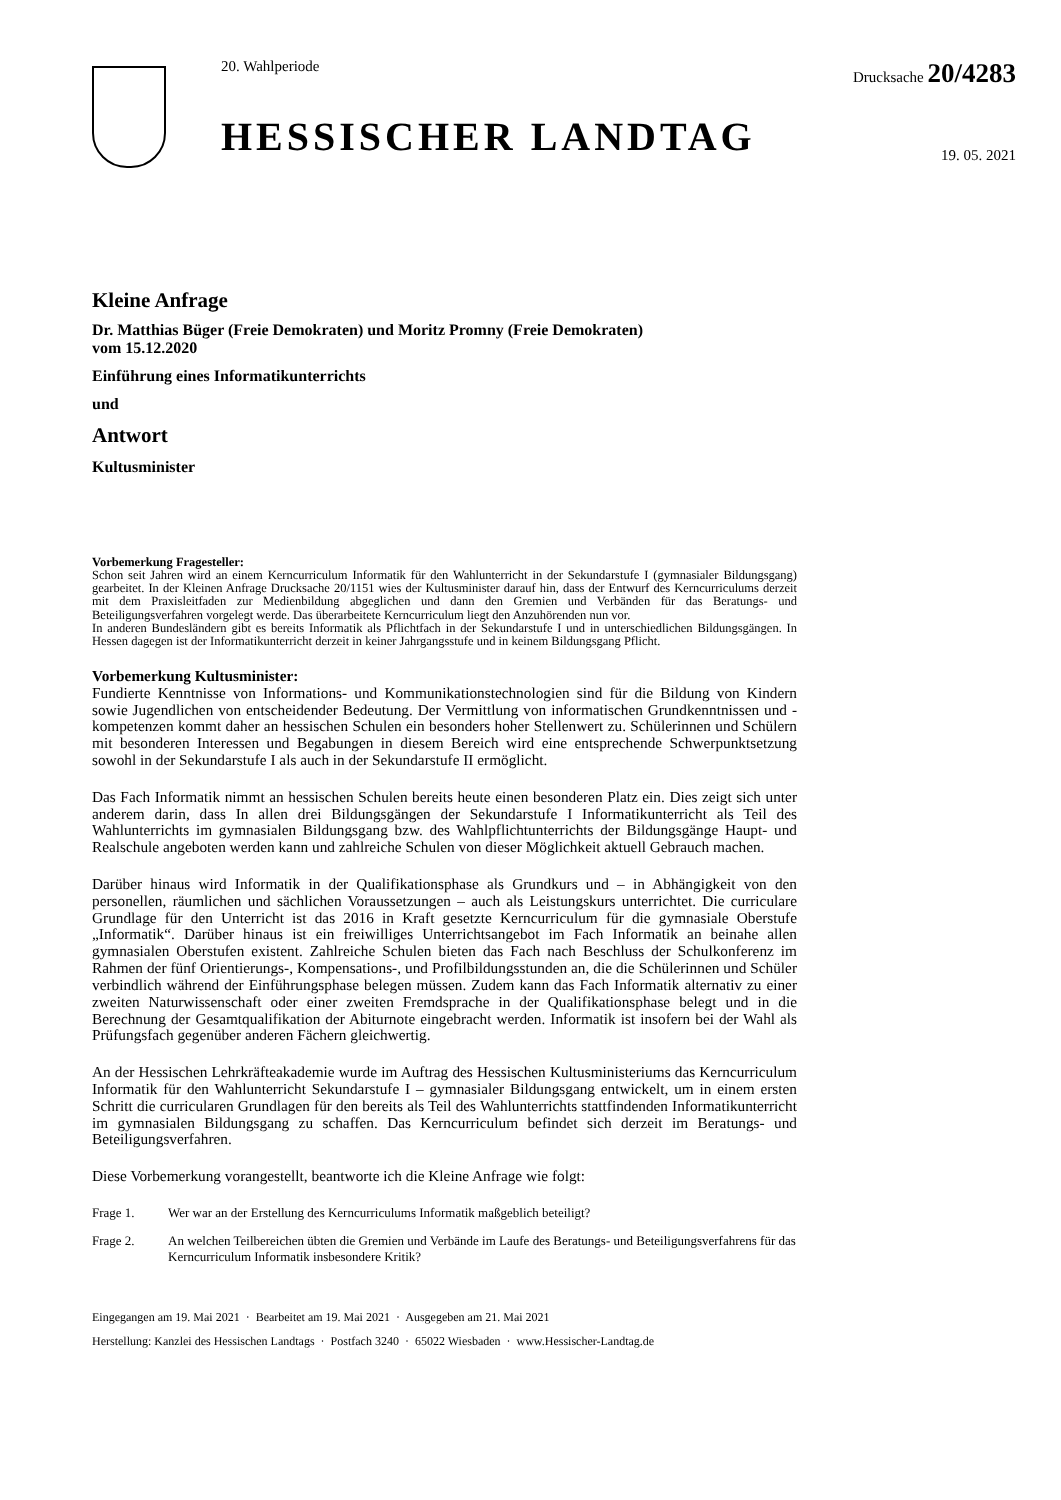20. Wahlperiode
HESSISCHER LANDTAG
Drucksache 20/4283
19. 05. 2021
Kleine Anfrage
Dr. Matthias Büger (Freie Demokraten) und Moritz Promny (Freie Demokraten)
vom 15.12.2020
Einführung eines Informatikunterrichts
und
Antwort
Kultusminister
Vorbemerkung Fragesteller:
Schon seit Jahren wird an einem Kerncurriculum Informatik für den Wahlunterricht in der Sekundarstufe I (gymnasialer Bildungsgang) gearbeitet. In der Kleinen Anfrage Drucksache 20/1151 wies der Kultusminister darauf hin, dass der Entwurf des Kerncurriculums derzeit mit dem Praxisleitfaden zur Medienbildung abgeglichen und dann den Gremien und Verbänden für das Beratungs- und Beteiligungsverfahren vorgelegt werde. Das überarbeitete Kerncurriculum liegt den Anzuhörenden nun vor.
In anderen Bundesländern gibt es bereits Informatik als Pflichtfach in der Sekundarstufe I und in unterschiedlichen Bildungsgängen. In Hessen dagegen ist der Informatikunterricht derzeit in keiner Jahrgangsstufe und in keinem Bildungsgang Pflicht.
Vorbemerkung Kultusminister:
Fundierte Kenntnisse von Informations- und Kommunikationstechnologien sind für die Bildung von Kindern sowie Jugendlichen von entscheidender Bedeutung. Der Vermittlung von informatischen Grundkenntnissen und -kompetenzen kommt daher an hessischen Schulen ein besonders hoher Stellenwert zu. Schülerinnen und Schülern mit besonderen Interessen und Begabungen in diesem Bereich wird eine entsprechende Schwerpunktsetzung sowohl in der Sekundarstufe I als auch in der Sekundarstufe II ermöglicht.
Das Fach Informatik nimmt an hessischen Schulen bereits heute einen besonderen Platz ein. Dies zeigt sich unter anderem darin, dass In allen drei Bildungsgängen der Sekundarstufe I Informatikunterricht als Teil des Wahlunterrichts im gymnasialen Bildungsgang bzw. des Wahlpflichtunterrichts der Bildungsgänge Haupt- und Realschule angeboten werden kann und zahlreiche Schulen von dieser Möglichkeit aktuell Gebrauch machen.
Darüber hinaus wird Informatik in der Qualifikationsphase als Grundkurs und – in Abhängigkeit von den personellen, räumlichen und sächlichen Voraussetzungen – auch als Leistungskurs unterrichtet. Die curriculare Grundlage für den Unterricht ist das 2016 in Kraft gesetzte Kerncurriculum für die gymnasiale Oberstufe „Informatik“. Darüber hinaus ist ein freiwilliges Unterrichtsangebot im Fach Informatik an beinahe allen gymnasialen Oberstufen existent. Zahlreiche Schulen bieten das Fach nach Beschluss der Schulkonferenz im Rahmen der fünf Orientierungs-, Kompensations-, und Profilbildungsstunden an, die die Schülerinnen und Schüler verbindlich während der Einführungsphase belegen müssen. Zudem kann das Fach Informatik alternativ zu einer zweiten Naturwissenschaft oder einer zweiten Fremdsprache in der Qualifikationsphase belegt und in die Berechnung der Gesamtqualifikation der Abiturnote eingebracht werden. Informatik ist insofern bei der Wahl als Prüfungsfach gegenüber anderen Fächern gleichwertig.
An der Hessischen Lehrkräfteakademie wurde im Auftrag des Hessischen Kultusministeriums das Kerncurriculum Informatik für den Wahlunterricht Sekundarstufe I – gymnasialer Bildungsgang entwickelt, um in einem ersten Schritt die curricularen Grundlagen für den bereits als Teil des Wahlunterrichts stattfindenden Informatikunterricht im gymnasialen Bildungsgang zu schaffen. Das Kerncurriculum befindet sich derzeit im Beratungs- und Beteiligungsverfahren.
Diese Vorbemerkung vorangestellt, beantworte ich die Kleine Anfrage wie folgt:
Frage 1. Wer war an der Erstellung des Kerncurriculums Informatik maßgeblich beteiligt?
Frage 2. An welchen Teilbereichen übten die Gremien und Verbände im Laufe des Beratungs- und Beteiligungsverfahrens für das Kerncurriculum Informatik insbesondere Kritik?
Eingegangen am 19. Mai 2021 · Bearbeitet am 19. Mai 2021 · Ausgegeben am 21. Mai 2021
Herstellung: Kanzlei des Hessischen Landtags · Postfach 3240 · 65022 Wiesbaden · www.Hessischer-Landtag.de